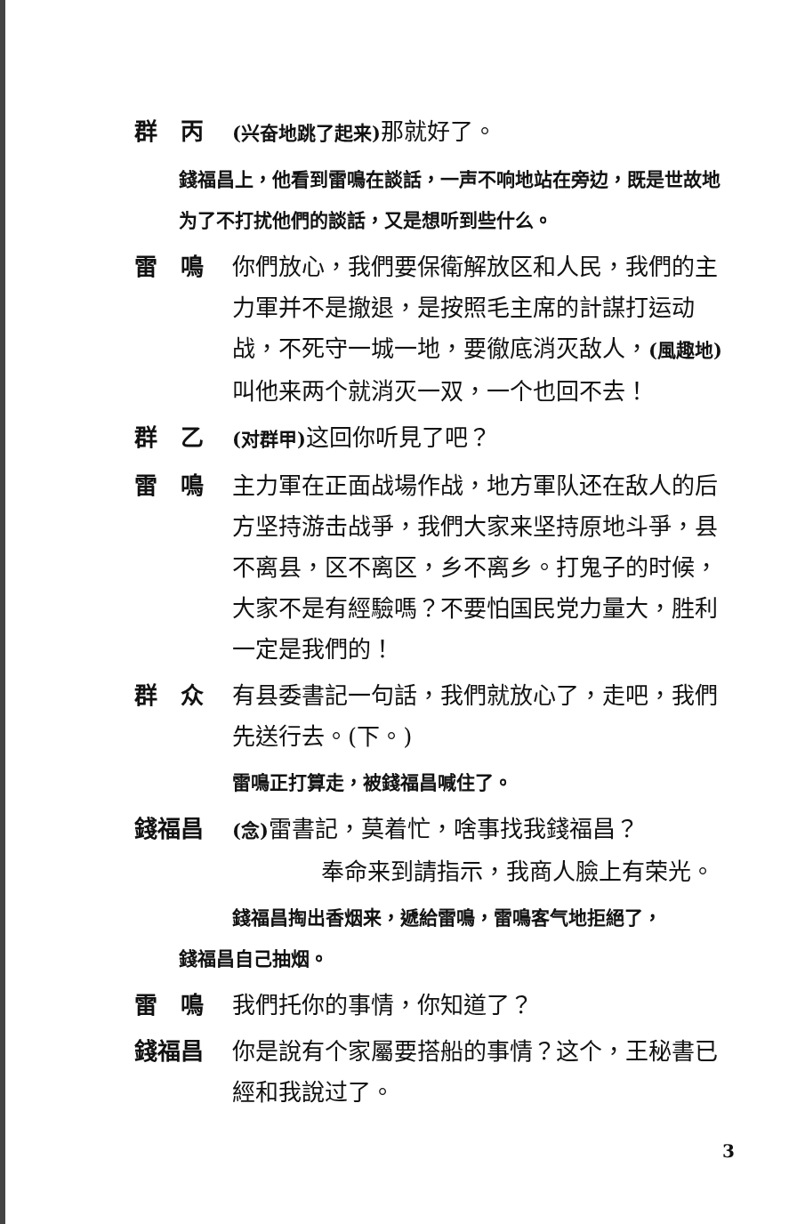群　丙
(兴奋地跳了起来) 那就好了。
錢福昌上，他看到雷鳴在談話，一声不响地站在旁边，既是世故地为了不打扰他們的談話，又是想听到些什么。
雷　鳴 你們放心，我們要保衛解放区和人民，我們的主力軍并不是撤退，是按照毛主席的計謀打运动战，不死守一城一地，要徹底消灭敌人，(風趣地) 叫他来两个就消灭一双，一个也回不去！
群　乙
(对群甲) 这回你听見了吧？
雷　鳴 主力軍在正面战場作战，地方軍队还在敌人的后方坚持游击战爭，我們大家来坚持原地斗爭，县不离县，区不离区，乡不离乡。打鬼子的时候，大家不是有經驗嗎？不要怕国民党力量大，胜利一定是我們的！
群　众 有县委書記一句話，我們就放心了，走吧，我們先送行去。(下。)
雷鳴正打算走，被錢福昌喊住了。
錢福昌
(念) 雷書記，莫着忙，啥事找我錢福昌？
奉命来到請指示，我商人臉上有荣光。
錢福昌掏出香烟来，遞給雷鳴，雷鳴客气地拒絕了，
錢福昌自己抽烟。
雷　鳴 我們托你的事情，你知道了？
錢福昌 你是說有个家屬要搭船的事情？这个，王秘書已經和我說过了。
3